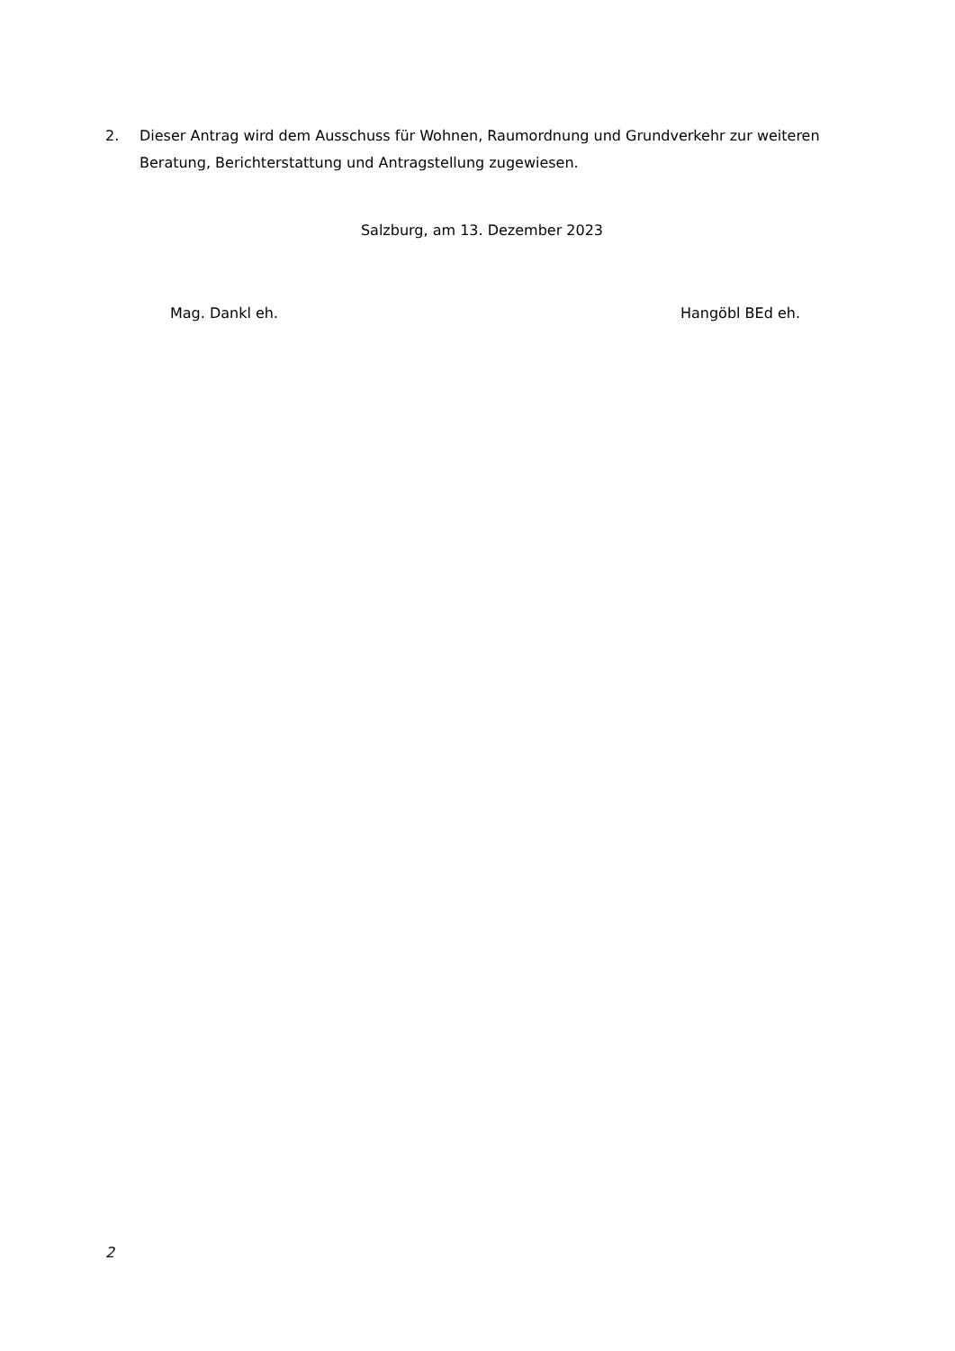2. Dieser Antrag wird dem Ausschuss für Wohnen, Raumordnung und Grundverkehr zur weiteren Beratung, Berichterstattung und Antragstellung zugewiesen.
Salzburg, am 13. Dezember 2023
Mag. Dankl eh. Hangöbl BEd eh.
2